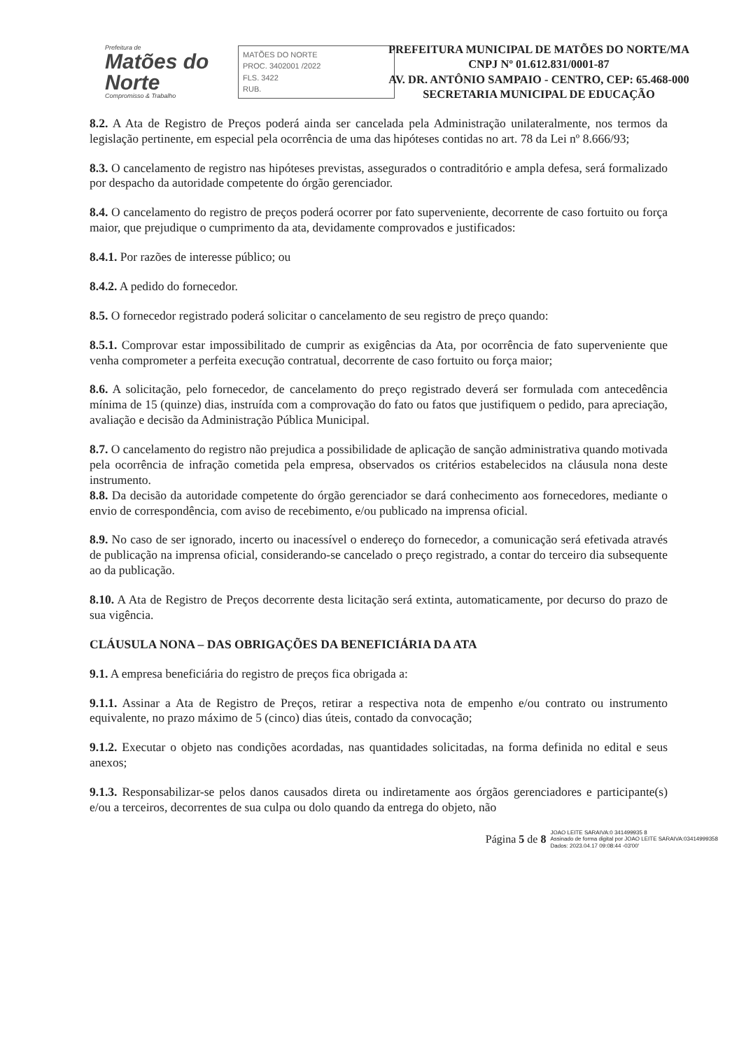Prefeitura de
Matões do Norte
Compromisso & Trabalho
MATÕES DO NORTE
PROC. 3402001 /2022
FLS. 3422
RUB.
PREFEITURA MUNICIPAL DE MATÕES DO NORTE/MA
CNPJ Nº 01.612.831/0001-87
AV. DR. ANTÔNIO SAMPAIO - CENTRO, CEP: 65.468-000
SECRETARIA MUNICIPAL DE EDUCAÇÃO
8.2. A Ata de Registro de Preços poderá ainda ser cancelada pela Administração unilateralmente, nos termos da legislação pertinente, em especial pela ocorrência de uma das hipóteses contidas no art. 78 da Lei nº 8.666/93;
8.3. O cancelamento de registro nas hipóteses previstas, assegurados o contraditório e ampla defesa, será formalizado por despacho da autoridade competente do órgão gerenciador.
8.4. O cancelamento do registro de preços poderá ocorrer por fato superveniente, decorrente de caso fortuito ou força maior, que prejudique o cumprimento da ata, devidamente comprovados e justificados:
8.4.1. Por razões de interesse público; ou
8.4.2. A pedido do fornecedor.
8.5. O fornecedor registrado poderá solicitar o cancelamento de seu registro de preço quando:
8.5.1. Comprovar estar impossibilitado de cumprir as exigências da Ata, por ocorrência de fato superveniente que venha comprometer a perfeita execução contratual, decorrente de caso fortuito ou força maior;
8.6. A solicitação, pelo fornecedor, de cancelamento do preço registrado deverá ser formulada com antecedência mínima de 15 (quinze) dias, instruída com a comprovação do fato ou fatos que justifiquem o pedido, para apreciação, avaliação e decisão da Administração Pública Municipal.
8.7. O cancelamento do registro não prejudica a possibilidade de aplicação de sanção administrativa quando motivada pela ocorrência de infração cometida pela empresa, observados os critérios estabelecidos na cláusula nona deste instrumento.
8.8. Da decisão da autoridade competente do órgão gerenciador se dará conhecimento aos fornecedores, mediante o envio de correspondência, com aviso de recebimento, e/ou publicado na imprensa oficial.
8.9. No caso de ser ignorado, incerto ou inacessível o endereço do fornecedor, a comunicação será efetivada através de publicação na imprensa oficial, considerando-se cancelado o preço registrado, a contar do terceiro dia subsequente ao da publicação.
8.10. A Ata de Registro de Preços decorrente desta licitação será extinta, automaticamente, por decurso do prazo de sua vigência.
CLÁUSULA NONA – DAS OBRIGAÇÕES DA BENEFICIÁRIA DA ATA
9.1. A empresa beneficiária do registro de preços fica obrigada a:
9.1.1. Assinar a Ata de Registro de Preços, retirar a respectiva nota de empenho e/ou contrato ou instrumento equivalente, no prazo máximo de 5 (cinco) dias úteis, contado da convocação;
9.1.2. Executar o objeto nas condições acordadas, nas quantidades solicitadas, na forma definida no edital e seus anexos;
9.1.3. Responsabilizar-se pelos danos causados direta ou indiretamente aos órgãos gerenciadores e participante(s) e/ou a terceiros, decorrentes de sua culpa ou dolo quando da entrega do objeto, não
Página 5 de 8 JOAO LEITE SARAIVA:0 341499935 8
Assinado de forma digital por JOAO LEITE SARAIVA:03414999358
Dados: 2023.04.17 09:08:44 -03'00'